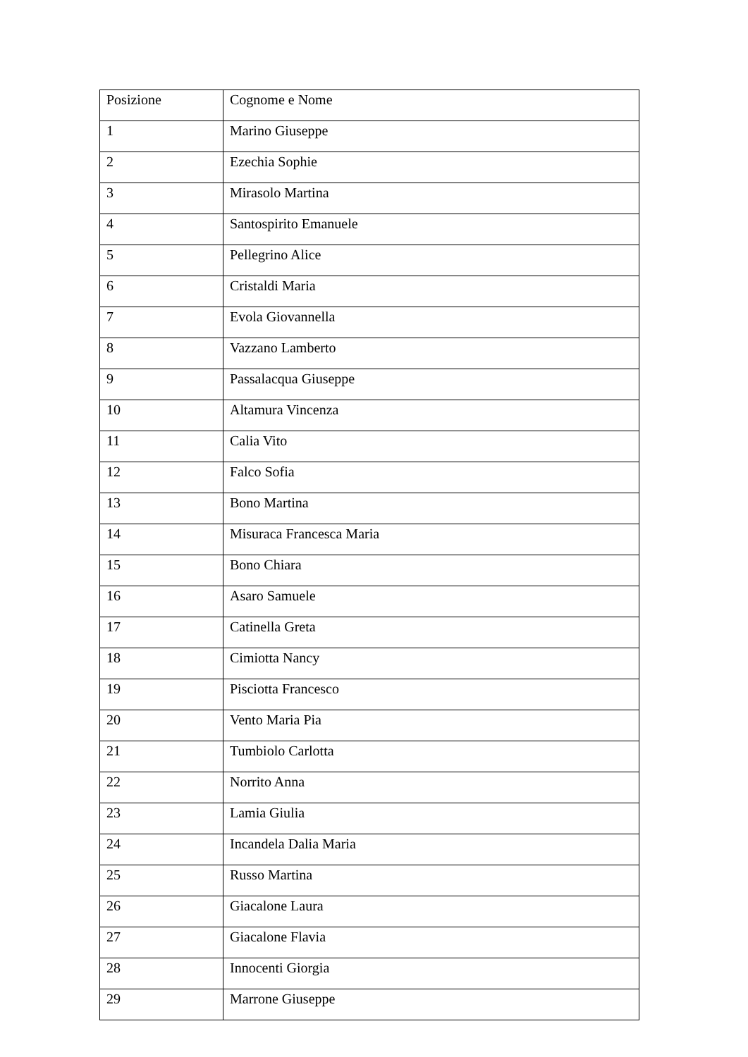| Posizione | Cognome e Nome |
| 1 | Marino Giuseppe |
| 2 | Ezechia Sophie |
| 3 | Mirasolo Martina |
| 4 | Santospirito Emanuele |
| 5 | Pellegrino Alice |
| 6 | Cristaldi Maria |
| 7 | Evola Giovannella |
| 8 | Vazzano Lamberto |
| 9 | Passalacqua Giuseppe |
| 10 | Altamura Vincenza |
| 11 | Calia Vito |
| 12 | Falco Sofia |
| 13 | Bono Martina |
| 14 | Misuraca Francesca Maria |
| 15 | Bono Chiara |
| 16 | Asaro Samuele |
| 17 | Catinella Greta |
| 18 | Cimiotta Nancy |
| 19 | Pisciotta Francesco |
| 20 | Vento Maria Pia |
| 21 | Tumbiolo Carlotta |
| 22 | Norrito Anna |
| 23 | Lamia Giulia |
| 24 | Incandela Dalia Maria |
| 25 | Russo Martina |
| 26 | Giacalone Laura |
| 27 | Giacalone Flavia |
| 28 | Innocenti Giorgia |
| 29 | Marrone Giuseppe |